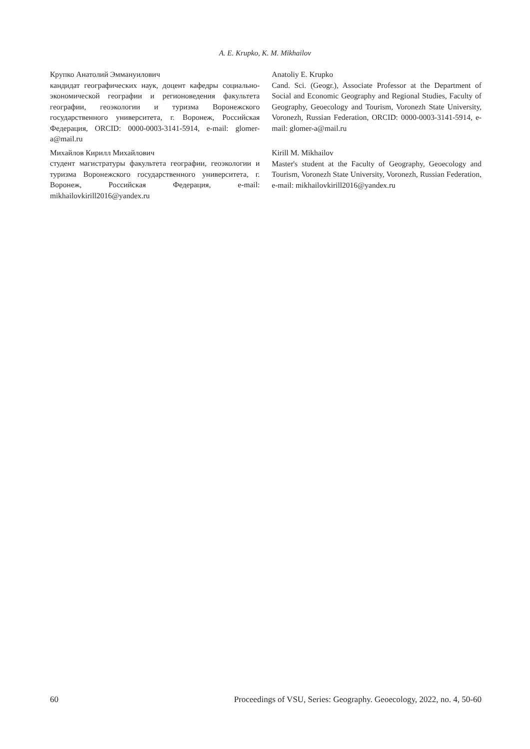A. E. Krupko, K. M. Mikhailov
Крупко Анатолий Эммануилович
кандидат географических наук, доцент кафедры социально-экономической географии и регионоведения факультета географии, геоэкологии и туризма Воронежского государственного университета, г. Воронеж, Российская Федерация, ORCID: 0000-0003-3141-5914, e-mail: glomer-a@mail.ru
Михайлов Кирилл Михайлович
студент магистратуры факультета географии, геоэкологии и туризма Воронежского государственного университета, г. Воронеж, Российская Федерация, e-mail: mikhailovkirill2016@yandex.ru
Anatoliy E. Krupko
Cand. Sci. (Geogr.), Associate Professor at the Department of Social and Economic Geography and Regional Studies, Faculty of Geography, Geoecology and Tourism, Voronezh State University, Voronezh, Russian Federation, ORCID: 0000-0003-3141-5914, e-mail: glomer-a@mail.ru
Kirill M. Mikhailov
Master's student at the Faculty of Geography, Geoecology and Tourism, Voronezh State University, Voronezh, Russian Federation, e-mail: mikhailovkirill2016@yandex.ru
60 Proceedings of VSU, Series: Geography. Geoecology, 2022, no. 4, 50-60